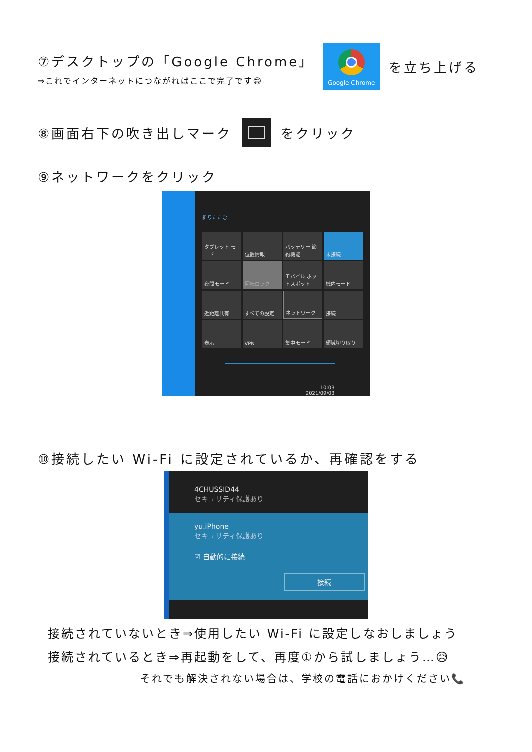⑦デスクトップの「Google Chrome」
⇒これでインターネットにつながればここで完了です😄
Google Chrome
を立ち上げる
⑧画面右下の吹き出しマーク をクリック
⑨ネットワークをクリック
折りたたむ
タブレット モード
位置情報
バッテリー 節約機能
未接続
夜間モード
回転ロック
モバイル ホットスポット
機内モード
近距離共有
すべての設定
ネットワーク
接続
表示
VPN
集中モード
領域切り取り
10:03
2021/09/03
⑩接続したい Wi-Fi に設定されているか、再確認をする
4CHUSSID44
セキュリティ保護あり
yu.iPhone
セキュリティ保護あり
☑ 自動的に接続
接続
接続されていないとき⇒使用したい Wi-Fi に設定しなおしましょう
接続されているとき⇒再起動をして、再度①から試しましょう…😥
それでも解決されない場合は、学校の電話におかけください📞